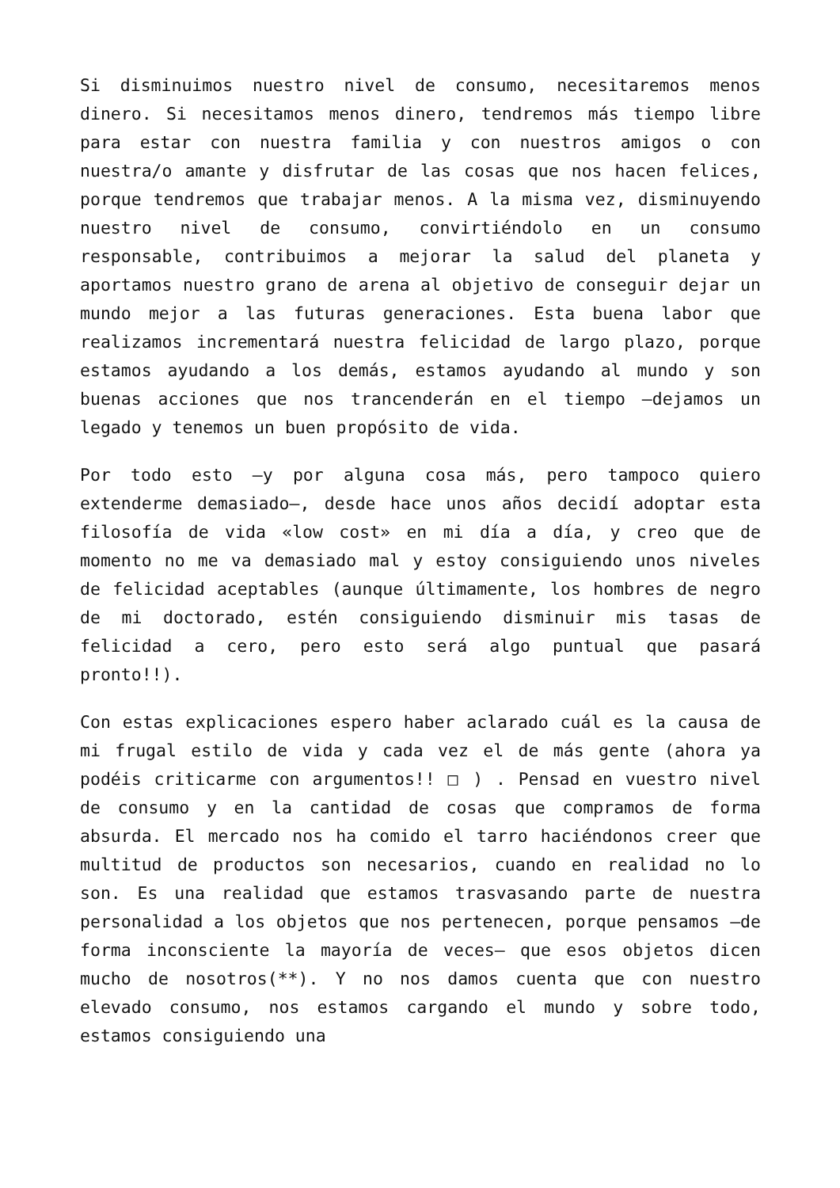Si disminuimos nuestro nivel de consumo, necesitaremos menos dinero. Si necesitamos menos dinero, tendremos más tiempo libre para estar con nuestra familia y con nuestros amigos o con nuestra/o amante y disfrutar de las cosas que nos hacen felices, porque tendremos que trabajar menos. A la misma vez, disminuyendo nuestro nivel de consumo, convirtiéndolo en un consumo responsable, contribuimos a mejorar la salud del planeta y aportamos nuestro grano de arena al objetivo de conseguir dejar un mundo mejor a las futuras generaciones. Esta buena labor que realizamos incrementará nuestra felicidad de largo plazo, porque estamos ayudando a los demás, estamos ayudando al mundo y son buenas acciones que nos trancenderán en el tiempo —dejamos un legado y tenemos un buen propósito de vida.
Por todo esto —y por alguna cosa más, pero tampoco quiero extenderme demasiado—, desde hace unos años decidí adoptar esta filosofía de vida «low cost» en mi día a día, y creo que de momento no me va demasiado mal y estoy consiguiendo unos niveles de felicidad aceptables (aunque últimamente, los hombres de negro de mi doctorado, estén consiguiendo disminuir mis tasas de felicidad a cero, pero esto será algo puntual que pasará pronto!!).
Con estas explicaciones espero haber aclarado cuál es la causa de mi frugal estilo de vida y cada vez el de más gente (ahora ya podéis criticarme con argumentos!! □ ) . Pensad en vuestro nivel de consumo y en la cantidad de cosas que compramos de forma absurda. El mercado nos ha comido el tarro haciéndonos creer que multitud de productos son necesarios, cuando en realidad no lo son. Es una realidad que estamos trasvasando parte de nuestra personalidad a los objetos que nos pertenecen, porque pensamos —de forma inconsciente la mayoría de veces— que esos objetos dicen mucho de nosotros(**). Y no nos damos cuenta que con nuestro elevado consumo, nos estamos cargando el mundo y sobre todo, estamos consiguiendo una